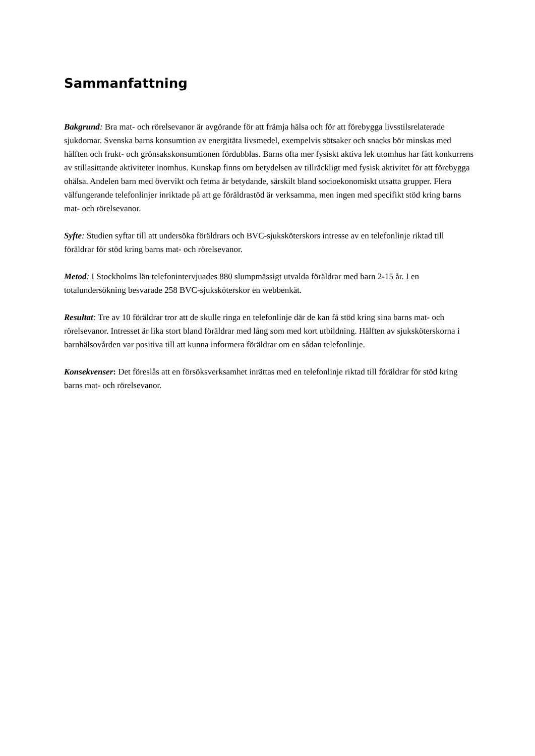Sammanfattning
Bakgrund: Bra mat- och rörelsevanor är avgörande för att främja hälsa och för att förebygga livsstilsrelaterade sjukdomar. Svenska barns konsumtion av energitäta livsmedel, exempelvis sötsaker och snacks bör minskas med hälften och frukt- och grönsakskonsumtionen fördubblas. Barns ofta mer fysiskt aktiva lek utomhus har fått konkurrens av stillasittande aktiviteter inomhus. Kunskap finns om betydelsen av tillräckligt med fysisk aktivitet för att förebygga ohälsa. Andelen barn med övervikt och fetma är betydande, särskilt bland socioekonomiskt utsatta grupper. Flera välfungerande telefonlinjer inriktade på att ge föräldrastöd är verksamma, men ingen med specifikt stöd kring barns mat- och rörelsevanor.
Syfte: Studien syftar till att undersöka föräldrars och BVC-sjuksköterskors intresse av en telefonlinje riktad till föräldrar för stöd kring barns mat- och rörelsevanor.
Metod: I Stockholms län telefonintervjuades 880 slumpmässigt utvalda föräldrar med barn 2-15 år. I en totalundersökning besvarade 258 BVC-sjuksköterskor en webbenkät.
Resultat: Tre av 10 föräldrar tror att de skulle ringa en telefonlinje där de kan få stöd kring sina barns mat- och rörelsevanor. Intresset är lika stort bland föräldrar med lång som med kort utbildning. Hälften av sjuksköterskorna i barnhälsovården var positiva till att kunna informera föräldrar om en sådan telefonlinje.
Konsekvenser: Det föreslås att en försöksverksamhet inrättas med en telefonlinje riktad till föräldrar för stöd kring barns mat- och rörelsevanor.